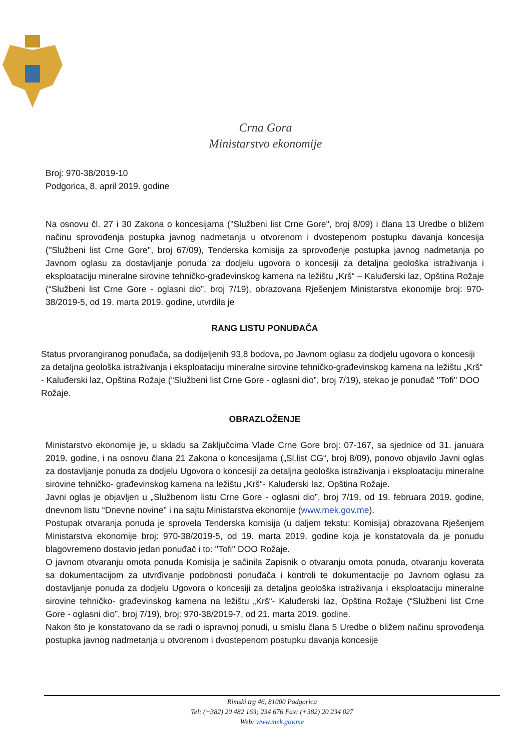Crna Gora
Ministarstvo ekonomije
Broj: 970-38/2019-10
Podgorica, 8. april 2019. godine
Na osnovu čl. 27 i 30 Zakona o koncesijama (''Službeni list Crne Gore'', broj 8/09) i člana 13 Uredbe o bližem načinu sprovođenja postupka javnog nadmetanja u otvorenom i dvostepenom postupku davanja koncesija (''Službeni list Crne Gore'', broj 67/09), Tenderska komisija za sprovođenje postupka javnog nadmetanja po Javnom oglasu za dostavljanje ponuda za dodjelu ugovora o koncesiji za detaljna geološka istraživanja i eksploataciju mineralne sirovine tehničko-građevinskog kamena na ležištu „Krš“ – Kaluđerski laz, Opština Rožaje (“Službeni list Crne Gore - oglasni dio”, broj 7/19), obrazovana Rješenjem Ministarstva ekonomije broj: 970-38/2019-5, od 19. marta 2019. godine, utvrdila je
RANG LISTU PONUĐAČA
Status prvorangiranog ponuđača, sa dodijeljenih 93,8 bodova, po Javnom oglasu za dodjelu ugovora o koncesiji za detaljna geološka istraživanja i eksploataciju mineralne sirovine tehničko-građevinskog kamena na ležištu „Krš“ - Kaluđerski laz, Opština Rožaje (“Službeni list Crne Gore - oglasni dio”, broj 7/19), stekao je ponuđač ''Tofi'' DOO Rožaje.
OBRAZLOŽENJE
Ministarstvo ekonomije je, u skladu sa Zaključcima Vlade Crne Gore broj: 07-167, sa sjednice od 31. januara 2019. godine, i na osnovu člana 21 Zakona o koncesijama („Sl.list CG“, broj 8/09), ponovo objavilo Javni oglas za dostavljanje ponuda za dodjelu Ugovora o koncesiji za detaljna geološka istraživanja i eksploataciju mineralne sirovine tehničko- građevinskog kamena na ležištu „Krš“- Kaluđerski laz, Opština Rožaje.
Javni oglas je objavljen u „Službenom listu Crne Gore - oglasni dio”, broj 7/19, od 19. februara 2019. godine, dnevnom listu “Dnevne novine'' i na sajtu Ministarstva ekonomije (www.mek.gov.me).
Postupak otvaranja ponuda je sprovela Tenderska komisija (u daljem tekstu: Komisija) obrazovana Rješenjem Ministarstva ekonomije broj: 970-38/2019-5, od 19. marta 2019. godine koja je konstatovala da je ponudu blagovremeno dostavio jedan ponuđač i to: ''Tofi'' DOO Rožaje.
O javnom otvaranju omota ponuda Komisija je sačinila Zapisnik o otvaranju omota ponuda, otvaranju koverata sa dokumentacijom za utvrđivanje podobnosti ponuđača i kontroli te dokumentacije po Javnom oglasu za dostavljanje ponuda za dodjelu Ugovora o koncesiji za detaljna geološka istraživanja i eksploataciju mineralne sirovine tehničko- građevinskog kamena na ležištu „Krš“- Kaluđerski laz, Opština Rožaje (“Službeni list Crne Gore - oglasni dio”, broj 7/19), broj: 970-38/2019-7, od 21. marta 2019. godine.
Nakon što je konstatovano da se radi o ispravnoj ponudi, u smislu člana 5 Uredbe o bližem načinu sprovođenja postupka javnog nadmetanja u otvorenom i dvostepenom postupku davanja koncesije
Rimski trg 46, 81000 Podgorica
Tel: (+382) 20 482 163; 234 676 Fax: (+382) 20 234 027
Web: www.mek.gov.me